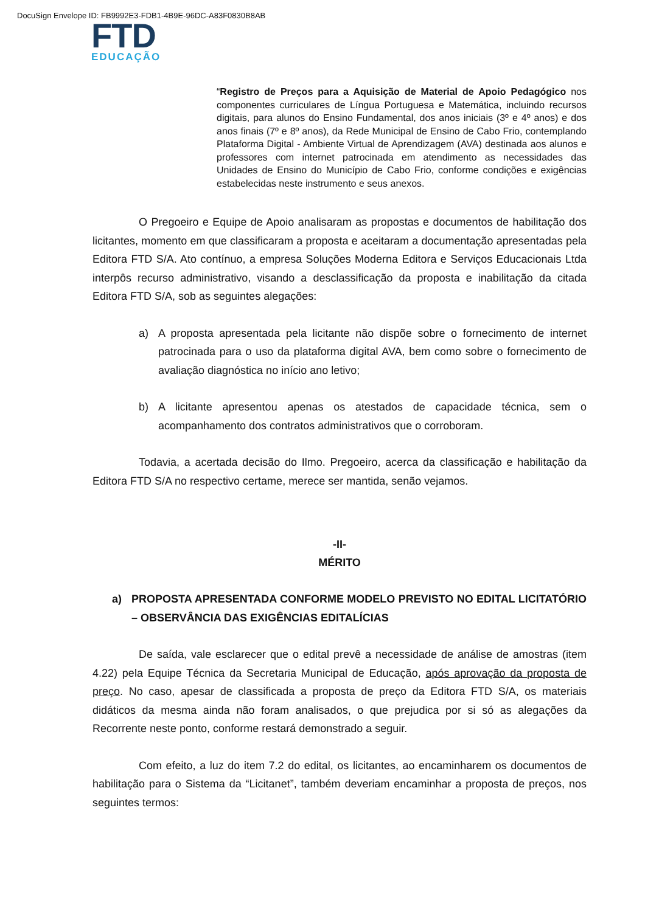DocuSign Envelope ID: FB9992E3-FDB1-4B9E-96DC-A83F0830B8AB
FTD
EDUCAÇÃO
“Registro de Preços para a Aquisição de Material de Apoio Pedagógico nos componentes curriculares de Língua Portuguesa e Matemática, incluindo recursos digitais, para alunos do Ensino Fundamental, dos anos iniciais (3º e 4º anos) e dos anos finais (7º e 8º anos), da Rede Municipal de Ensino de Cabo Frio, contemplando Plataforma Digital - Ambiente Virtual de Aprendizagem (AVA) destinada aos alunos e professores com internet patrocinada em atendimento as necessidades das Unidades de Ensino do Município de Cabo Frio, conforme condições e exigências estabelecidas neste instrumento e seus anexos.
O Pregoeiro e Equipe de Apoio analisaram as propostas e documentos de habilitação dos licitantes, momento em que classificaram a proposta e aceitaram a documentação apresentadas pela Editora FTD S/A. Ato contínuo, a empresa Soluções Moderna Editora e Serviços Educacionais Ltda interpôs recurso administrativo, visando a desclassificação da proposta e inabilitação da citada Editora FTD S/A, sob as seguintes alegações:
a) A proposta apresentada pela licitante não dispõe sobre o fornecimento de internet patrocinada para o uso da plataforma digital AVA, bem como sobre o fornecimento de avaliação diagnóstica no início ano letivo;
b) A licitante apresentou apenas os atestados de capacidade técnica, sem o acompanhamento dos contratos administrativos que o corroboram.
Todavia, a acertada decisão do Ilmo. Pregoeiro, acerca da classificação e habilitação da Editora FTD S/A no respectivo certame, merece ser mantida, senão vejamos.
-II-
MÉRITO
a) PROPOSTA APRESENTADA CONFORME MODELO PREVISTO NO EDITAL LICITATÓRIO – OBSERVÂNCIA DAS EXIGÊNCIAS EDITALÍCIAS
De saída, vale esclarecer que o edital prevê a necessidade de análise de amostras (item 4.22) pela Equipe Técnica da Secretaria Municipal de Educação, após aprovação da proposta de preço. No caso, apesar de classificada a proposta de preço da Editora FTD S/A, os materiais didáticos da mesma ainda não foram analisados, o que prejudica por si só as alegações da Recorrente neste ponto, conforme restará demonstrado a seguir.
Com efeito, a luz do item 7.2 do edital, os licitantes, ao encaminharem os documentos de habilitação para o Sistema da “Licitanet”, também deveriam encaminhar a proposta de preços, nos seguintes termos: